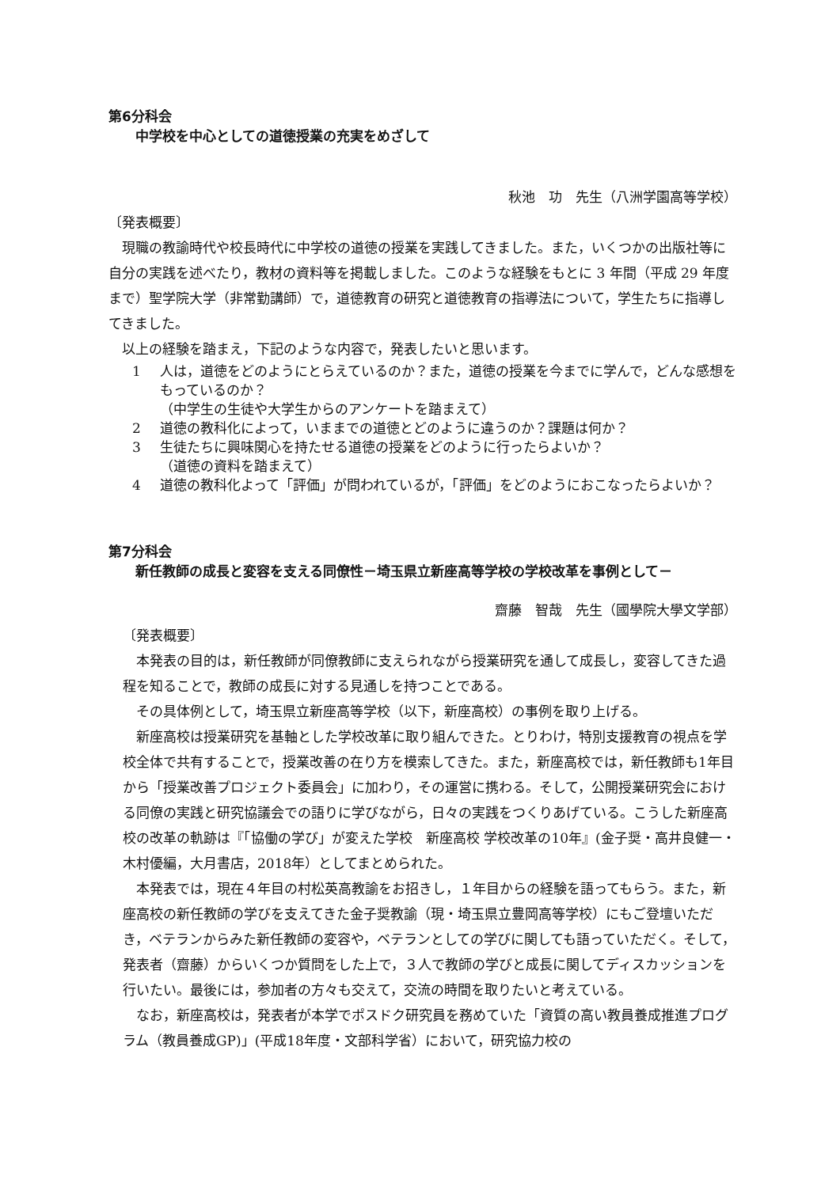第6分科会
中学校を中心としての道徳授業の充実をめざして
秋池　功　先生（八洲学園高等学校）
〔発表概要〕
現職の教諭時代や校長時代に中学校の道徳の授業を実践してきました。また，いくつかの出版社等に自分の実践を述べたり，教材の資料等を掲載しました。このような経験をもとに 3 年間（平成 29 年度まで）聖学院大学（非常勤講師）で，道徳教育の研究と道徳教育の指導法について，学生たちに指導してきました。
以上の経験を踏まえ，下記のような内容で，発表したいと思います。
1 人は，道徳をどのようにとらえているのか？また，道徳の授業を今までに学んで，どんな感想をもっているのか？
（中学生の生徒や大学生からのアンケートを踏まえて）
2 道徳の教科化によって，いままでの道徳とどのように違うのか？課題は何か？
3 生徒たちに興味関心を持たせる道徳の授業をどのように行ったらよいか？
（道徳の資料を踏まえて）
4 道徳の教科化よって「評価」が問われているが，「評価」をどのようにおこなったらよいか？
第7分科会
新任教師の成長と変容を支える同僚性－埼玉県立新座高等学校の学校改革を事例として－
齋藤　智哉　先生（國學院大學文学部）
〔発表概要〕
本発表の目的は，新任教師が同僚教師に支えられながら授業研究を通して成長し，変容してきた過程を知ることで，教師の成長に対する見通しを持つことである。
その具体例として，埼玉県立新座高等学校（以下，新座高校）の事例を取り上げる。
新座高校は授業研究を基軸とした学校改革に取り組んできた。とりわけ，特別支援教育の視点を学校全体で共有することで，授業改善の在り方を模索してきた。また，新座高校では，新任教師も1年目から「授業改善プロジェクト委員会」に加わり，その運営に携わる。そして，公開授業研究会における同僚の実践と研究協議会での語りに学びながら，日々の実践をつくりあげている。こうした新座高校の改革の軌跡は『「協働の学び」が変えた学校　新座高校 学校改革の10年』(金子奨・高井良健一・木村優編，大月書店，2018年）としてまとめられた。
本発表では，現在４年目の村松英高教諭をお招きし，１年目からの経験を語ってもらう。また，新座高校の新任教師の学びを支えてきた金子奨教諭（現・埼玉県立豊岡高等学校）にもご登壇いただき，ベテランからみた新任教師の変容や，ベテランとしての学びに関しても語っていただく。そして，発表者（齋藤）からいくつか質問をした上で，３人で教師の学びと成長に関してディスカッションを行いたい。最後には，参加者の方々も交えて，交流の時間を取りたいと考えている。
なお，新座高校は，発表者が本学でポスドク研究員を務めていた「資質の高い教員養成推進プログラム（教員養成GP)」(平成18年度・文部科学省）において，研究協力校の